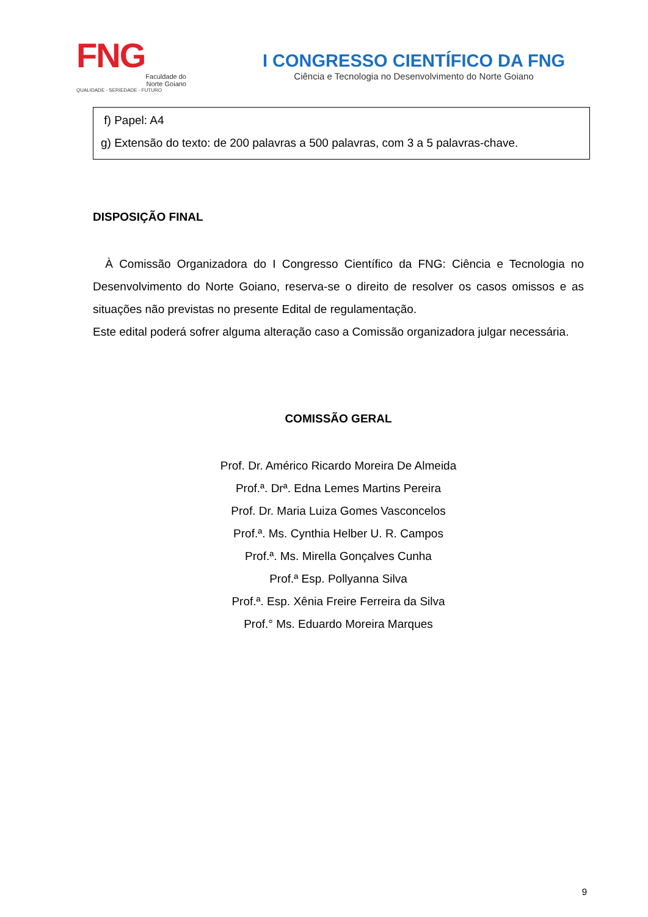FNG
Faculdade do
Norte Goiano
QUALIDADE - SERIEDADE - FUTURO
I CONGRESSO CIENTÍFICO DA FNG
Ciência e Tecnologia no Desenvolvimento do Norte Goiano
f) Papel: A4
g) Extensão do texto: de 200 palavras a 500 palavras, com 3 a 5 palavras-chave.
DISPOSIÇÃO FINAL
À Comissão Organizadora do I Congresso Científico da FNG: Ciência e Tecnologia no Desenvolvimento do Norte Goiano, reserva-se o direito de resolver os casos omissos e as situações não previstas no presente Edital de regulamentação.
Este edital poderá sofrer alguma alteração caso a Comissão organizadora julgar necessária.
COMISSÃO GERAL
Prof. Dr. Américo Ricardo Moreira De Almeida
Prof.ª. Drª. Edna Lemes Martins Pereira
Prof. Dr. Maria Luiza Gomes Vasconcelos
Prof.ª. Ms. Cynthia Helber U. R. Campos
Prof.ª. Ms. Mirella Gonçalves Cunha
Prof.ª Esp. Pollyanna Silva
Prof.ª. Esp. Xênia Freire Ferreira da Silva
Prof.° Ms. Eduardo Moreira Marques
9